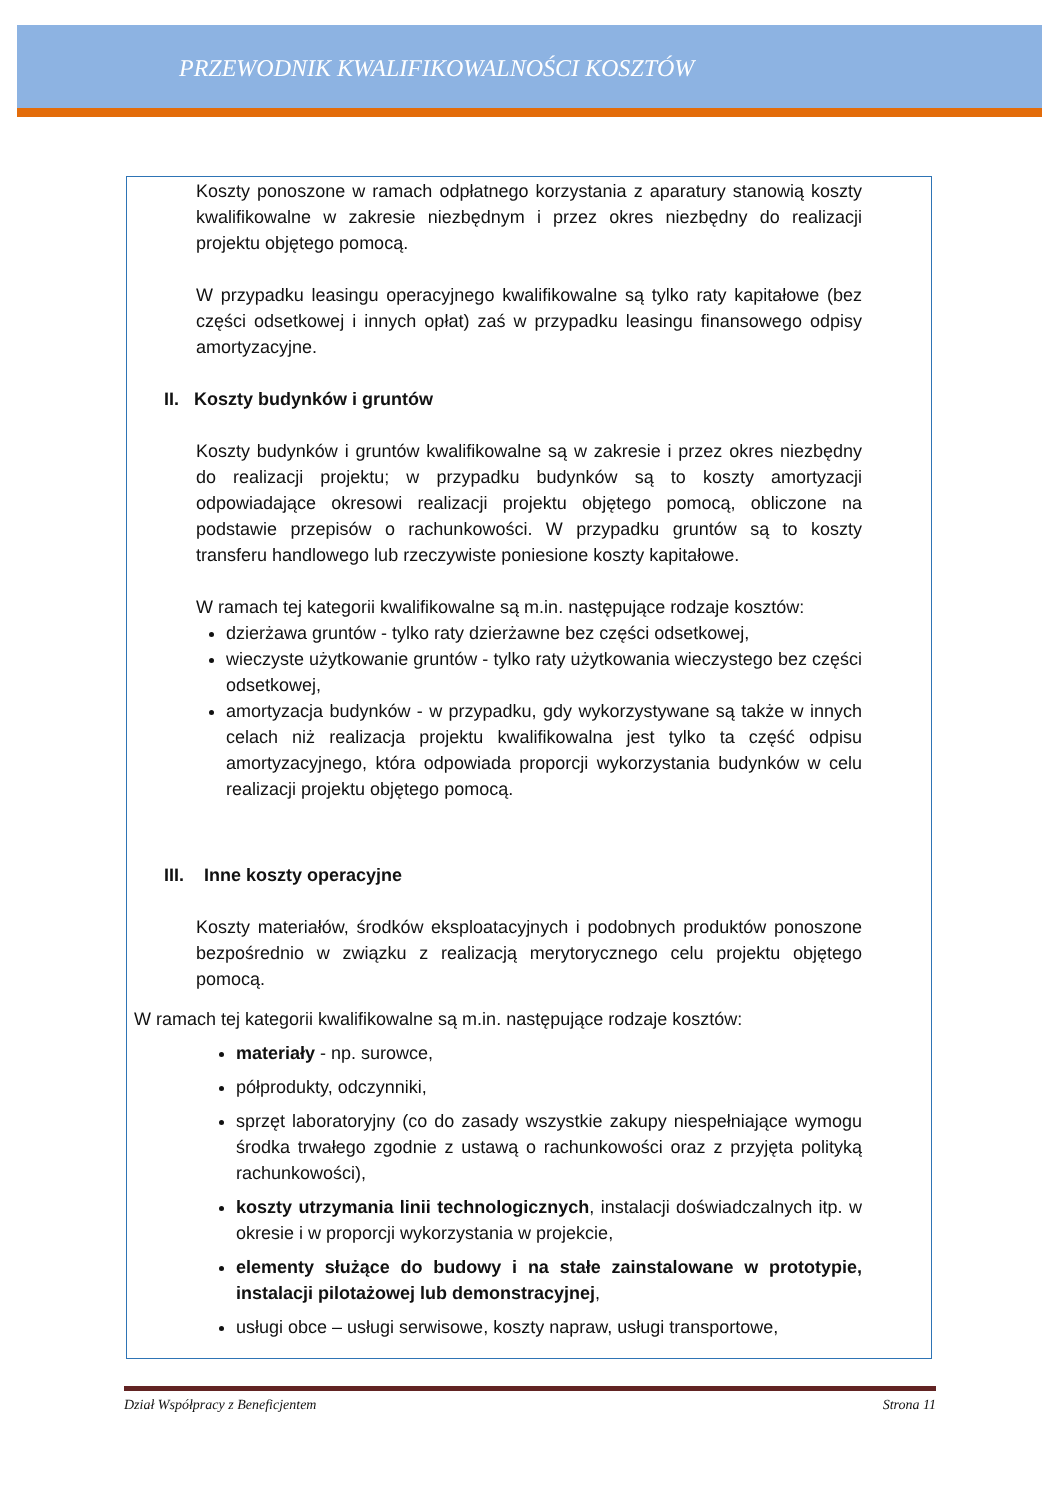PRZEWODNIK KWALIFIKOWALNOŚCI KOSZTÓW
Koszty ponoszone w ramach odpłatnego korzystania z aparatury stanowią koszty kwalifikowalne w zakresie niezbędnym i przez okres niezbędny do realizacji projektu objętego pomocą.
W przypadku leasingu operacyjnego kwalifikowalne są tylko raty kapitałowe (bez części odsetkowej i innych opłat) zaś w przypadku leasingu finansowego odpisy amortyzacyjne.
II. Koszty budynków i gruntów
Koszty budynków i gruntów kwalifikowalne są w zakresie i przez okres niezbędny do realizacji projektu; w przypadku budynków są to koszty amortyzacji odpowiadające okresowi realizacji projektu objętego pomocą, obliczone na podstawie przepisów o rachunkowości. W przypadku gruntów są to koszty transferu handlowego lub rzeczywiste poniesione koszty kapitałowe.
W ramach tej kategorii kwalifikowalne są m.in. następujące rodzaje kosztów:
dzierżawa gruntów - tylko raty dzierżawne bez części odsetkowej,
wieczyste użytkowanie gruntów - tylko raty użytkowania wieczystego bez części odsetkowej,
amortyzacja budynków - w przypadku, gdy wykorzystywane są także w innych celach niż realizacja projektu kwalifikowalna jest tylko ta część odpisu amortyzacyjnego, która odpowiada proporcji wykorzystania budynków w celu realizacji projektu objętego pomocą.
III. Inne koszty operacyjne
Koszty materiałów, środków eksploatacyjnych i podobnych produktów ponoszone bezpośrednio w związku z realizacją merytorycznego celu projektu objętego pomocą.
W ramach tej kategorii kwalifikowalne są m.in. następujące rodzaje kosztów:
materiały - np. surowce,
półprodukty, odczynniki,
sprzęt laboratoryjny (co do zasady wszystkie zakupy niespełniające wymogu środka trwałego zgodnie z ustawą o rachunkowości oraz z przyjęta polityką rachunkowości),
koszty utrzymania linii technologicznych, instalacji doświadczalnych itp. w okresie i w proporcji wykorzystania w projekcie,
elementy służące do budowy i na stałe zainstalowane w prototypie, instalacji pilotażowej lub demonstracyjnej,
usługi obce – usługi serwisowe, koszty napraw, usługi transportowe,
Dział Współpracy z Beneficjentem Strona 11